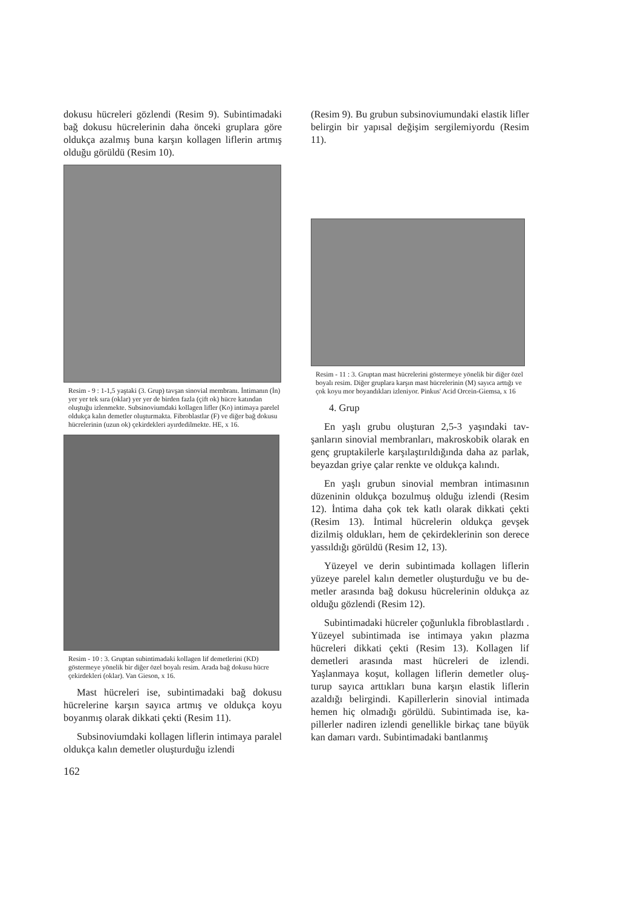dokusu hücreleri gözlendi (Resim 9). Subintimada­ki bağ dokusu hücrelerinin daha önceki gruplara göre oldukça azalmış buna karşın kollagen liflerin artmış olduğu görüldü (Resim 10).
Resim - 9 : 1-1,5 yaştaki (3. Grup) tavşan sinovial membranı. İntimanın (İn) yer yer tek sıra (oklar) yer yer de birden fazla (çift ok) hücre katından oluştuğu izlenmekte. Subsinoviumdaki kol­lagen lifler (Ko) intimaya parelel oldukça kalın demetler oluş­turmakta. Fibroblastlar (F) ve diğer bağ dokusu hücrelerinin (uzun ok) çekirdekleri ayırdedilmekte. HE, x 16.
Resim - 10 : 3. Gruptan subintimadaki kollagen lif demetlerini (KD) göstermeye yönelik bir diğer özel boyalı resim. Arada bağ dokusu hücre çekirdekleri (oklar). Van Gieson, x 16.
Mast hücreleri ise, subintimadaki bağ dokusu hücrelerine karşın sayıca artmış ve oldukça koyu boyanmış olarak dikkati çekti (Resim 11).
Subsinoviumdaki kollagen liflerin intimaya pa­ralel oldukça kalın demetler oluşturduğu izlendi
162
(Resim 9). Bu grubun subsinoviumundaki elastik lifler belirgin bir yapısal değişim sergilemiyordu (Resim 11).
Resim - 11 : 3. Gruptan mast hücrelerini göstermeye yönelik bir diğer özel boyalı resim. Diğer gruplara karşın mast hücreleri­nin (M) sayıca arttığı ve çok koyu mor boyandıkları izleniyor. Pinkus' Acid Orcein-Giemsa, x 16
4. Grup
En yaşlı grubu oluşturan 2,5-3 yaşındaki tav­şanların sinovial membranları, makroskobik olarak en genç gruptakilerle karşılaştırıldığında daha az parlak, beyazdan griye çalar renkte ve oldukça ka­lındı.
En yaşlı grubun sinovial membran intimasının düzeninin oldukça bozulmuş olduğu izlendi (Re­sim 12). İntima daha çok tek katlı olarak dikkati çekti (Resim 13). İntimal hücrelerin oldukça gev­şek dizilmiş oldukları, hem de çekirdeklerinin son derece yassıldığı görüldü (Resim 12, 13).
Yüzeyel ve derin subintimada kollagen liflerin yüzeye parelel kalın demetler oluşturduğu ve bu de­metler arasında bağ dokusu hücrelerinin oldukça az olduğu gözlendi (Resim 12).
Subintimadaki hücreler çoğunlukla fibroblast­lardı . Yüzeyel subintimada ise intimaya yakın plazma hücreleri dikkati çekti (Resim 13). Kolla­gen lif demetleri arasında mast hücreleri de izlendi. Yaşlanmaya koşut, kollagen liflerin demetler oluş­turup sayıca arttıkları buna karşın elastik liflerin azaldığı belirgindi. Kapillerlerin sinovial intimada hemen hiç olmadığı görüldü. Subintimada ise, ka­pillerler nadiren izlendi genellikle birkaç tane bü­yük kan damarı vardı. Subintimadaki bantlanmış